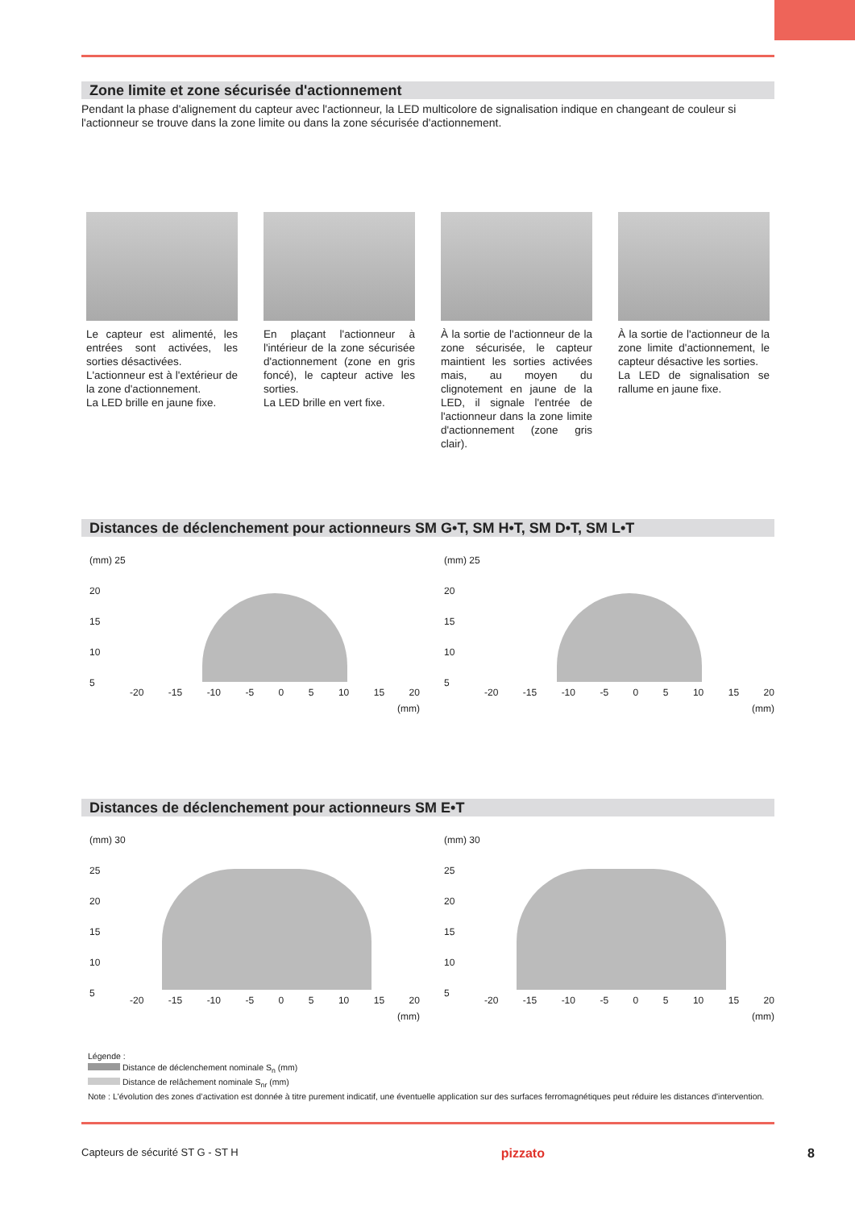Zone limite et zone sécurisée d'actionnement
Pendant la phase d'alignement du capteur avec l'actionneur, la LED multicolore de signalisation indique en changeant de couleur si l'actionneur se trouve dans la zone limite ou dans la zone sécurisée d'actionnement.
Le capteur est alimenté, les entrées sont activées, les sorties désactivées.
L'actionneur est à l'extérieur de la zone d'actionnement.
La LED brille en jaune fixe.
En plaçant l'actionneur à l'intérieur de la zone sécurisée d'actionnement (zone en gris foncé), le capteur active les sorties.
La LED brille en vert fixe.
À la sortie de l'actionneur de la zone sécurisée, le capteur maintient les sorties activées mais, au moyen du clignotement en jaune de la LED, il signale l'entrée de l'actionneur dans la zone limite d'actionnement (zone gris clair).
À la sortie de l'actionneur de la zone limite d'actionnement, le capteur désactive les sorties.
La LED de signalisation se rallume en jaune fixe.
Distances de déclenchement pour actionneurs SM G•T, SM H•T, SM D•T, SM L•T
(mm) 25
20
15
10
5
-20 -15 -10 -5 0 5 10 15 20
(mm)
(mm) 25
20
15
10
5
-20 -15 -10 -5 0 5 10 15 20
(mm)
Distances de déclenchement pour actionneurs SM E•T
(mm) 30
25
20
15
10
5
-20 -15 -10 -5 0 5 10 15 20
(mm)
(mm) 30
25
20
15
10
5
-20 -15 -10 -5 0 5 10 15 20
(mm)
Légende :
Distance de déclenchement nominale S<sub>n</sub> (mm)
Distance de relâchement nominale S<sub>nr</sub> (mm)
Note : L'évolution des zones d’activation est donnée à titre purement indicatif, une éventuelle application sur des surfaces ferromagnétiques peut réduire les distances d'intervention.
Capteurs de sécurité ST G - ST H pizzato 8